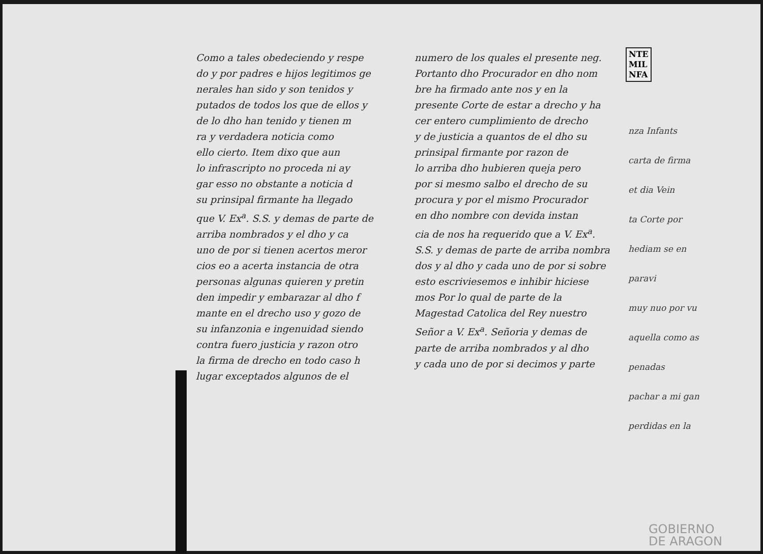Como a tales obedeciendo y respe
do y por padres e hijos legitimos ge
nerales han sido y son tenidos y
putados de todos los que de ellos y
de lo dho han tenido y tienen m
ra y verdadera noticia como
ello cierto. Item dixo que aun
lo infrascripto no proceda ni ay
gar esso no obstante a noticia d
su prinsipal firmante ha llegado
que V. Ex<sup>a</sup>. S.S. y demas de parte de
arriba nombrados y el dho y ca
uno de por si tienen acertos meror
cios eo a acerta instancia de otra
personas algunas quieren y pretin
den impedir y embarazar al dho f
mante en el drecho uso y gozo de
su infanzonia e ingenuidad siendo
contra fuero justicia y razon otro
la firma de drecho en todo caso h
lugar exceptados algunos de el
numero de los quales el presente neg.
Portanto dho Procurador en dho nom
bre ha firmado ante nos y en la
presente Corte de estar a drecho y ha
cer entero cumplimiento de drecho
y de justicia a quantos de el dho su
prinsipal firmante por razon de
lo arriba dho hubieren queja pero
por si mesmo salbo el drecho de su
procura y por el mismo Procurador
en dho nombre con devida instan
cia de nos ha requerido que a V. Ex<sup>a</sup>.
S.S. y demas de parte de arriba nombra
dos y al dho y cada uno de por si sobre
esto escriviesemos e inhibir hiciese
mos Por lo qual de parte de la
Magestad Catolica del Rey nuestro
Señor a V. Ex<sup>a</sup>. Señoria y demas de
parte de arriba nombrados y al dho
y cada uno de por si decimos y parte
NTE
MIL
NFA
nza Infants
carta de firma
et dia Vein
ta Corte por
hediam se en
paravi
muy nuo por vu
aquella como as
penadas
pachar a mi gan
perdidas en la
GOBIERNO
DE ARAGON